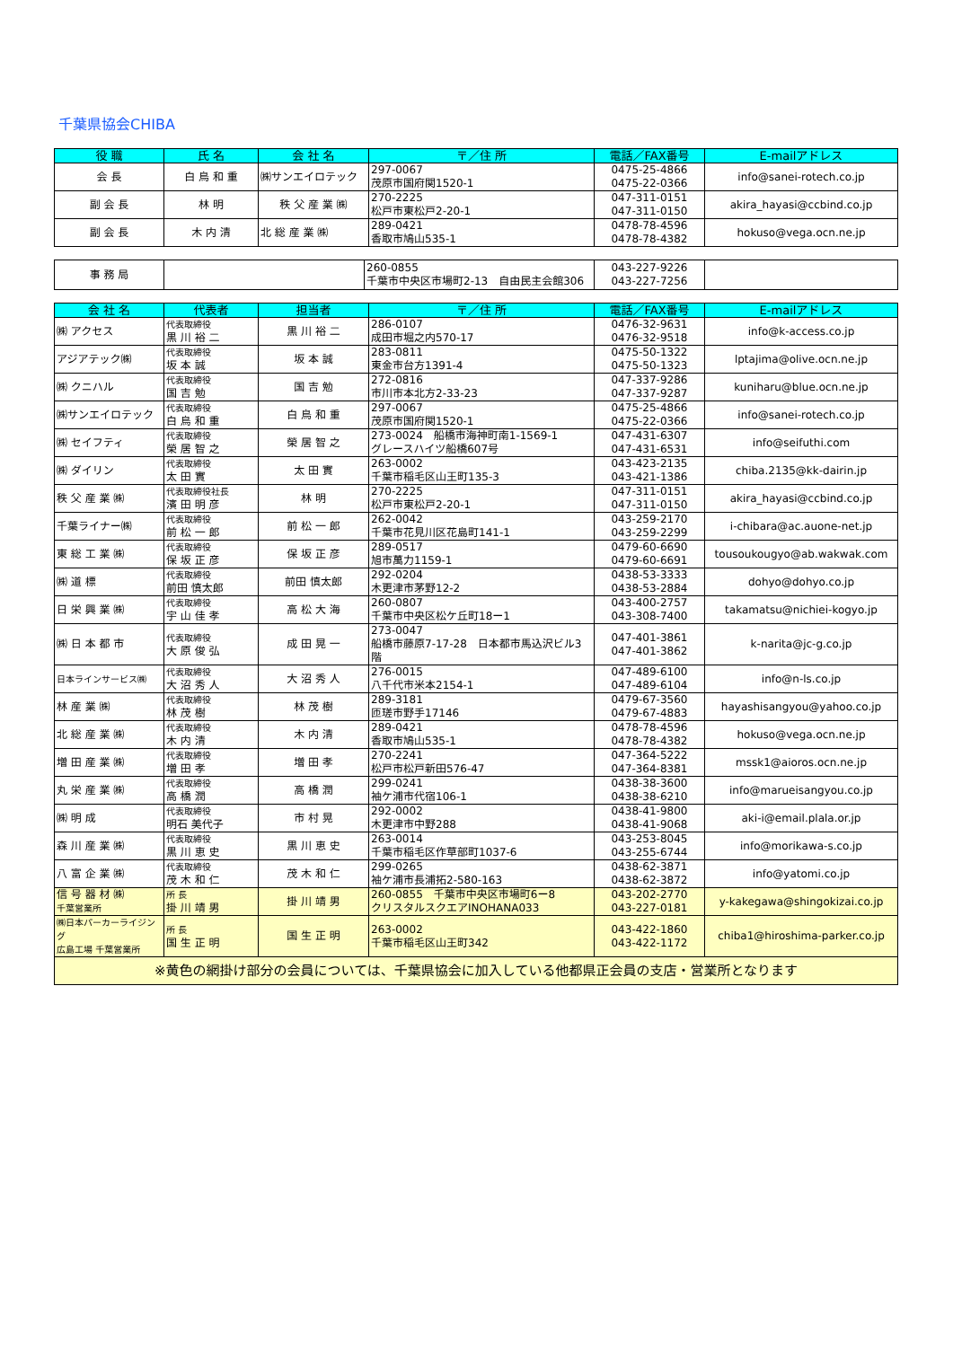千葉県協会CHIBA
| 役 職 | 氏 名 | 会 社 名 | 〒／住 所 | 電話／FAX番号 | E-mailアドレス |
| --- | --- | --- | --- | --- | --- |
| 会 長 | 白 鳥 和 重 | ㈱サンエイロテック | 297-0067 茂原市国府関1520-1 | 0475-25-4866 0475-22-0366 | info@sanei-rotech.co.jp |
| 副 会 長 | 林 明 | 秩 父 産 業 ㈱ | 270-2225 松戸市東松戸2-20-1 | 047-311-0151 047-311-0150 | akira_hayasi@ccbind.co.jp |
| 副 会 長 | 木 内 清 | 北 総 産 業 ㈱ | 289-0421 香取市鳩山535-1 | 0478-78-4596 0478-78-4382 | hokuso@vega.ocn.ne.jp |
| 事 務 局 | | 260-0855 千葉市中央区市場町2-13 自由民主会館306 | 043-227-9226 043-227-7256 | |
| 会 社 名 | 代表者 | 担当者 | 〒／住 所 | 電話／FAX番号 | E-mailアドレス |
| --- | --- | --- | --- | --- | --- |
| ㈱ アクセス | 代表取締役 黒 川 裕 二 | 黒 川 裕 二 | 286-0107 成田市堀之内570-17 | 0476-32-9631 0476-32-9518 | info@k-access.co.jp |
| アジアテック㈱ | 代表取締役 坂 本 誠 | 坂 本 誠 | 283-0811 東金市台方1391-4 | 0475-50-1322 0475-50-1323 | lptajima@olive.ocn.ne.jp |
| ㈱ クニハル | 代表取締役 国 吉 勉 | 国 吉 勉 | 272-0816 市川市本北方2-33-23 | 047-337-9286 047-337-9287 | kuniharu@blue.ocn.ne.jp |
| ㈱サンエイロテック | 代表取締役 白 鳥 和 重 | 白 鳥 和 重 | 297-0067 茂原市国府関1520-1 | 0475-25-4866 0475-22-0366 | info@sanei-rotech.co.jp |
| ㈱ セイフティ | 代表取締役 榮 居 智 之 | 榮 居 智 之 | 273-0024 船橋市海神町南1-1569-1 グレースハイツ船橋607号 | 047-431-6307 047-431-6531 | info@seifuthi.com |
| ㈱ ダイリン | 代表取締役 太 田 實 | 太 田 實 | 263-0002 千葉市稲毛区山王町135-3 | 043-423-2135 043-421-1386 | chiba.2135@kk-dairin.jp |
| 秩 父 産 業 ㈱ | 代表取締役社長 濱 田 明 彦 | 林 明 | 270-2225 松戸市東松戸2-20-1 | 047-311-0151 047-311-0150 | akira_hayasi@ccbind.co.jp |
| 千葉ライナー㈱ | 代表取締役 前 松 一 郎 | 前 松 一 郎 | 262-0042 千葉市花見川区花島町141-1 | 043-259-2170 043-259-2299 | i-chibara@ac.auone-net.jp |
| 東 総 工 業 ㈱ | 代表取締役 保 坂 正 彦 | 保 坂 正 彦 | 289-0517 旭市萬力1159-1 | 0479-60-6690 0479-60-6691 | tousoukougyo@ab.wakwak.com |
| ㈱ 道 標 | 代表取締役 前田 慎太郎 | 前田 慎太郎 | 292-0204 木更津市茅野12-2 | 0438-53-3333 0438-53-2884 | dohyo@dohyo.co.jp |
| 日 栄 興 業 ㈱ | 代表取締役 宇 山 佳 孝 | 高 松 大 海 | 260-0807 千葉市中央区松ケ丘町18ー1 | 043-400-2757 043-308-7400 | takamatsu@nichiei-kogyo.jp |
| ㈱ 日 本 都 市 | 代表取締役 大 原 俊 弘 | 成 田 晃 一 | 273-0047 船橋市藤原7-17-28 日本都市馬込沢ビル3階 | 047-401-3861 047-401-3862 | k-narita@jc-g.co.jp |
| 日本ラインサービス㈱ | 代表取締役 大 沼 秀 人 | 大 沼 秀 人 | 276-0015 八千代市米本2154-1 | 047-489-6100 047-489-6104 | info@n-ls.co.jp |
| 林 産 業 ㈱ | 代表取締役 林 茂 樹 | 林 茂 樹 | 289-3181 匝瑳市野手17146 | 0479-67-3560 0479-67-4883 | hayashisangyou@yahoo.co.jp |
| 北 総 産 業 ㈱ | 代表取締役 木 内 清 | 木 内 清 | 289-0421 香取市鳩山535-1 | 0478-78-4596 0478-78-4382 | hokuso@vega.ocn.ne.jp |
| 増 田 産 業 ㈱ | 代表取締役 増 田 孝 | 増 田 孝 | 270-2241 松戸市松戸新田576-47 | 047-364-5222 047-364-8381 | mssk1@aioros.ocn.ne.jp |
| 丸 栄 産 業 ㈱ | 代表取締役 高 橋 潤 | 高 橋 潤 | 299-0241 袖ケ浦市代宿106-1 | 0438-38-3600 0438-38-6210 | info@marueisangyou.co.jp |
| ㈱ 明 成 | 代表取締役 明石 美代子 | 市 村 晃 | 292-0002 木更津市中野288 | 0438-41-9800 0438-41-9068 | aki-i@email.plala.or.jp |
| 森 川 産 業 ㈱ | 代表取締役 黒 川 恵 史 | 黒 川 恵 史 | 263-0014 千葉市稲毛区作草部町1037-6 | 043-253-8045 043-255-6744 | info@morikawa-s.co.jp |
| 八 富 企 業 ㈱ | 代表取締役 茂 木 和 仁 | 茂 木 和 仁 | 299-0265 袖ケ浦市長浦拓2-580-163 | 0438-62-3871 0438-62-3872 | info@yatomi.co.jp |
| 信 号 器 材 ㈱ 千葉営業所 | 所 長 掛 川 靖 男 | 掛 川 靖 男 | 260-0855 千葉市中央区市場町6ー8 クリスタルスクエアINOHANA033 | 043-202-2770 043-227-0181 | y-kakegawa@shingokizai.co.jp |
| ㈱日本パーカーライジング 広島工場 千葉営業所 | 所 長 国 生 正 明 | 国 生 正 明 | 263-0002 千葉市稲毛区山王町342 | 043-422-1860 043-422-1172 | chiba1@hiroshima-parker.co.jp |
| ※黄色の網掛け部分の会員については、千葉県協会に加入している他都県正会員の支店・営業所となります | | | | | |